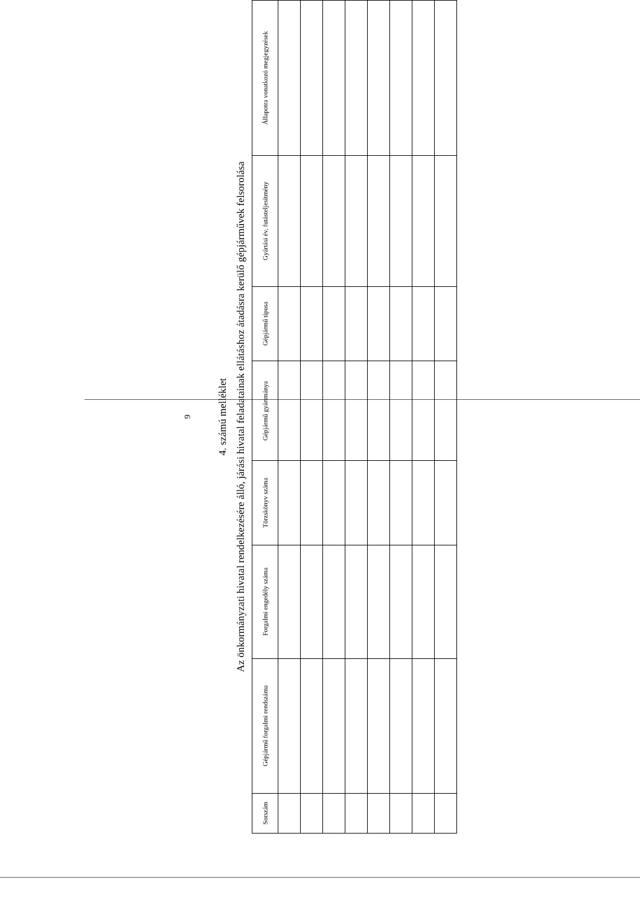9
4. számú melléklet
Az önkormányzati hivatal rendelkezésére álló, járási hivatal feladatainak ellátáshoz átadásra kerülő gépjárművek felsorolása
| Sorszám | Gépjármű forgalmi rendszáma | Forgalmi engedély száma | Törzskönyv száma | Gépjármű gyártmánya | Gépjármű típusa | Gyártási év, futásteljesítmény | Állapotra vonatkozó megjegyzések |
| --- | --- | --- | --- | --- | --- | --- | --- |